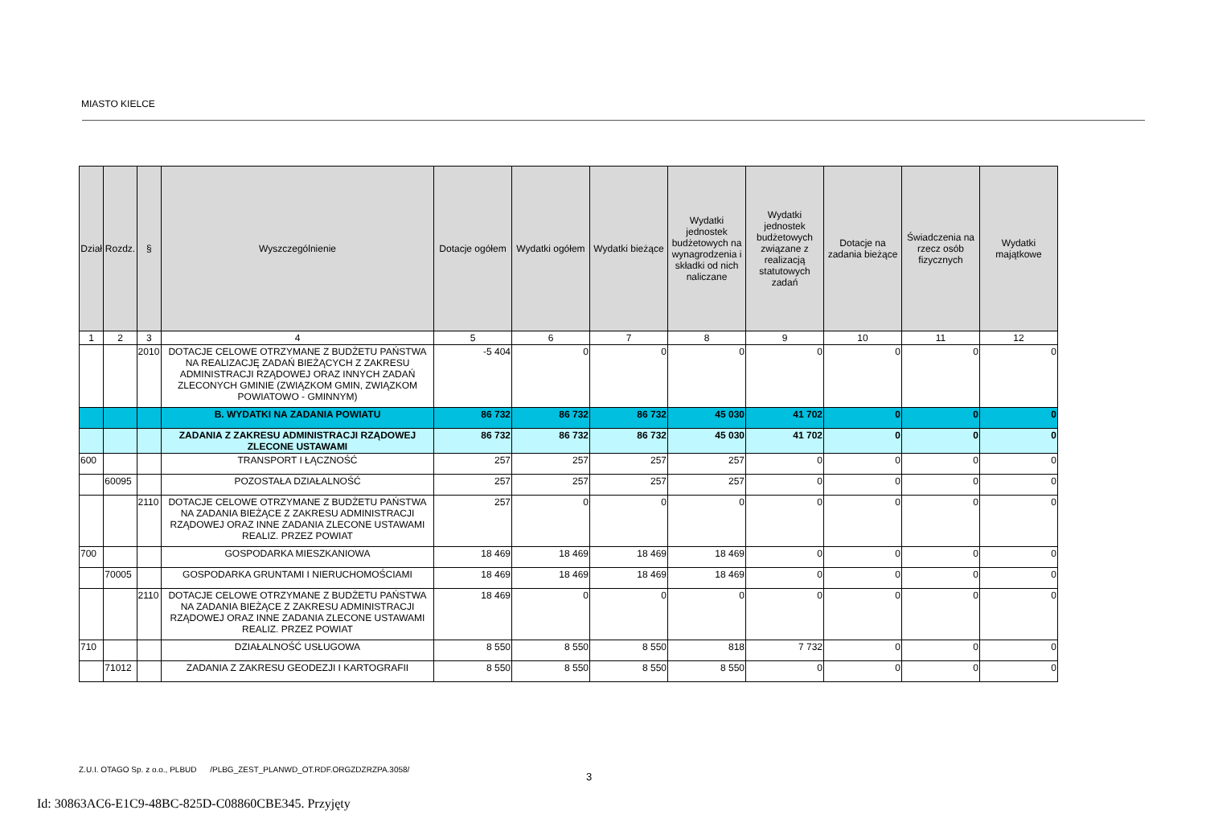MIASTO KIELCE
| Dział | Rozdz. | § | Wyszczególnienie | Dotacje ogółem | Wydatki ogółem | Wydatki bieżące | Wydatki jednostek budżetowych na wynagrodzenia i składki od nich naliczane | Wydatki jednostek budżetowych związane z realizacją statutowych zadań | Dotacje na zadania bieżące | Świadczenia na rzecz osób fizycznych | Wydatki majątkowe |
| --- | --- | --- | --- | --- | --- | --- | --- | --- | --- | --- | --- |
| 1 | 2 | 3 | 4 | 5 | 6 | 7 | 8 | 9 | 10 | 11 | 12 |
| | | 2010 | DOTACJE CELOWE OTRZYMANE Z BUDŻETU PAŃSTWA NA REALIZACJĘ ZADAŃ BIEŻĄCYCH Z ZAKRESU ADMINISTRACJI RZĄDOWEJ ORAZ INNYCH ZADAŃ ZLECONYCH GMINIE (ZWIĄZKOM GMIN, ZWIĄZKOM POWIATOWO - GMINNYM) | -5 404 | 0 | 0 | 0 | 0 | 0 | 0 | 0 |
| | | | B. WYDATKI NA ZADANIA POWIATU | 86 732 | 86 732 | 86 732 | 45 030 | 41 702 | 0 | 0 | 0 |
| | | | ZADANIA Z ZAKRESU ADMINISTRACJI RZĄDOWEJ ZLECONE USTAWAMI | 86 732 | 86 732 | 86 732 | 45 030 | 41 702 | 0 | 0 | 0 |
| 600 | | | TRANSPORT I ŁĄCZNOŚĆ | 257 | 257 | 257 | 257 | 0 | 0 | 0 | 0 |
| | 60095 | | POZOSTAŁA DZIAŁALNOŚĆ | 257 | 257 | 257 | 257 | 0 | 0 | 0 | 0 |
| | | 2110 | DOTACJE CELOWE OTRZYMANE Z BUDŻETU PAŃSTWA NA ZADANIA BIEŻĄCE Z ZAKRESU ADMINISTRACJI RZĄDOWEJ ORAZ INNE ZADANIA ZLECONE USTAWAMI REALIZ. PRZEZ POWIAT | 257 | 0 | 0 | 0 | 0 | 0 | 0 | 0 |
| 700 | | | GOSPODARKA MIESZKANIOWA | 18 469 | 18 469 | 18 469 | 18 469 | 0 | 0 | 0 | 0 |
| | 70005 | | GOSPODARKA GRUNTAMI I NIERUCHOMOŚCIAMI | 18 469 | 18 469 | 18 469 | 18 469 | 0 | 0 | 0 | 0 |
| | | 2110 | DOTACJE CELOWE OTRZYMANE Z BUDŻETU PAŃSTWA NA ZADANIA BIEŻĄCE Z ZAKRESU ADMINISTRACJI RZĄDOWEJ ORAZ INNE ZADANIA ZLECONE USTAWAMI REALIZ. PRZEZ POWIAT | 18 469 | 0 | 0 | 0 | 0 | 0 | 0 | 0 |
| 710 | | | DZIAŁALNOŚĆ USŁUGOWA | 8 550 | 8 550 | 8 550 | 818 | 7 732 | 0 | 0 | 0 |
| | 71012 | | ZADANIA Z ZAKRESU GEODEZJI I KARTOGRAFII | 8 550 | 8 550 | 8 550 | 8 550 | 0 | 0 | 0 | 0 |
Z.U.I. OTAGO Sp. z o.o., PLBUD /PLBG_ZEST_PLANWD_OT.RDF.ORGZDZRZPA.3058/
3
Id: 30863AC6-E1C9-48BC-825D-C08860CBE345. Przyjęty